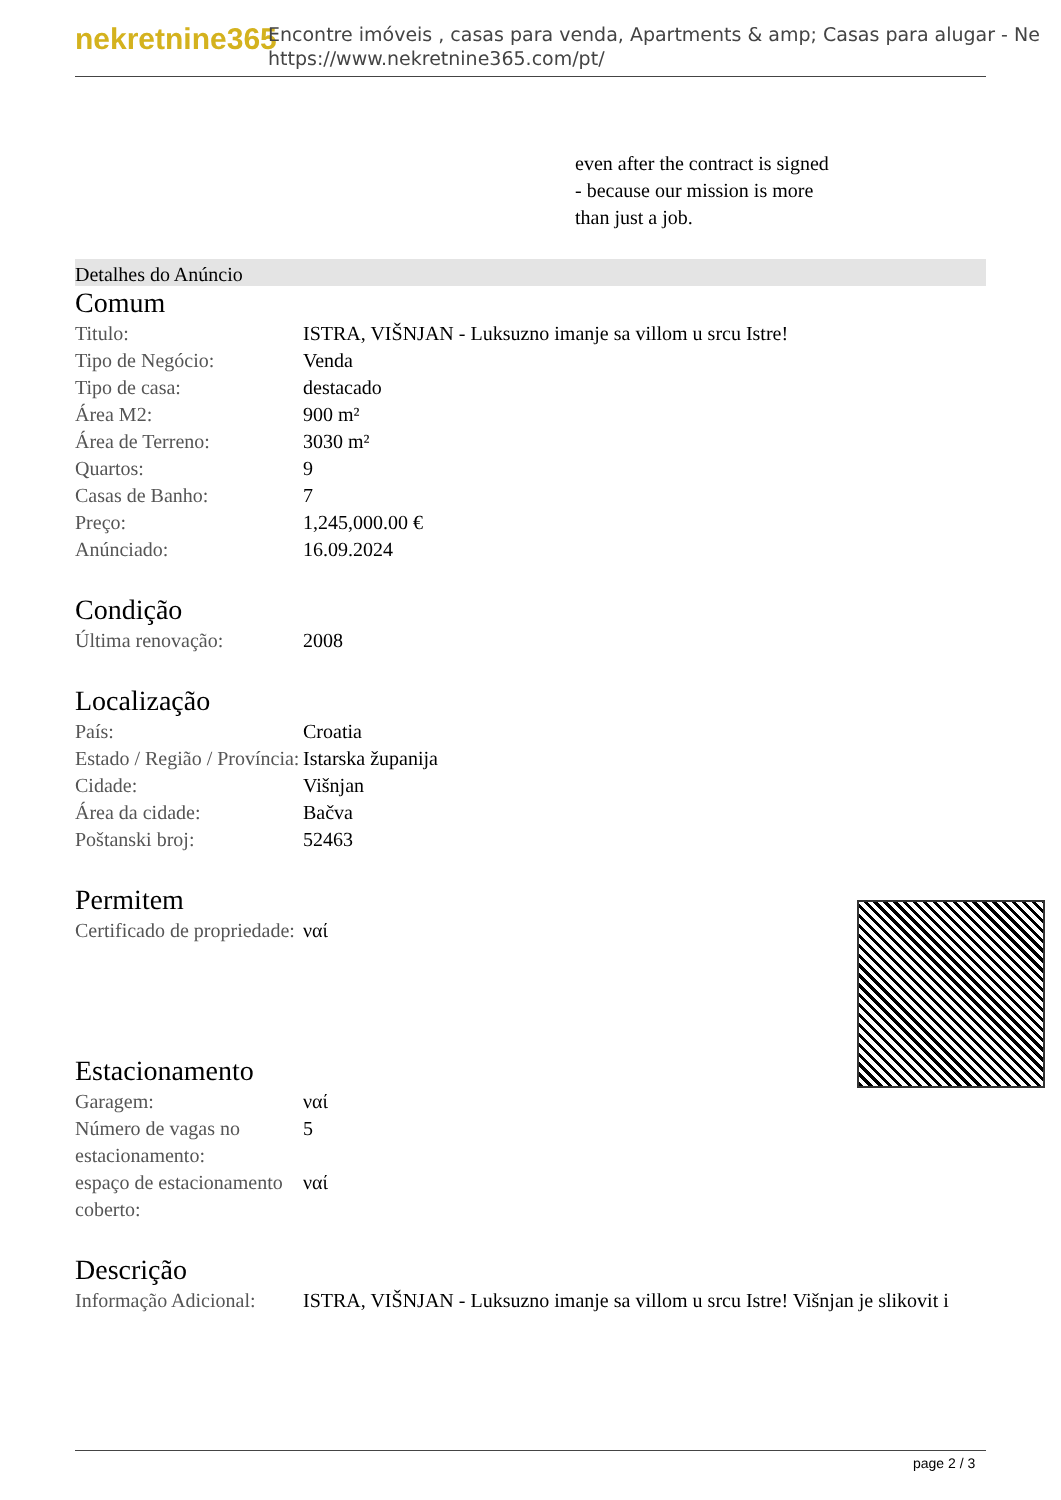nekretnine365
Encontre imóveis , casas para venda, Apartments & amp; Casas para alugar - Ne
https://www.nekretnine365.com/pt/
even after the contract is signed
- because our mission is more
than just a job.
Detalhes do Anúncio
Comum
| Titulo: | ISTRA, VIŠNJAN - Luksuzno imanje sa villom u srcu Istre! |
| Tipo de Negócio: | Venda |
| Tipo de casa: | destacado |
| Área M2: | 900 m² |
| Área de Terreno: | 3030 m² |
| Quartos: | 9 |
| Casas de Banho: | 7 |
| Preço: | 1,245,000.00 € |
| Anúnciado: | 16.09.2024 |
Condição
| Última renovação: | 2008 |
Localização
| País: | Croatia |
| Estado / Região / Província: | Istarska županija |
| Cidade: | Višnjan |
| Área da cidade: | Bačva |
| Poštanski broj: | 52463 |
Permitem
| Certificado de propriedade: | ναί |
Estacionamento
| Garagem: | ναί |
| Número de vagas no estacionamento: | 5 |
| espaço de estacionamento coberto: | ναί |
Descrição
| Informação Adicional: | ISTRA, VIŠNJAN - Luksuzno imanje sa villom u srcu Istre! Višnjan je slikovit i |
page 2 / 3